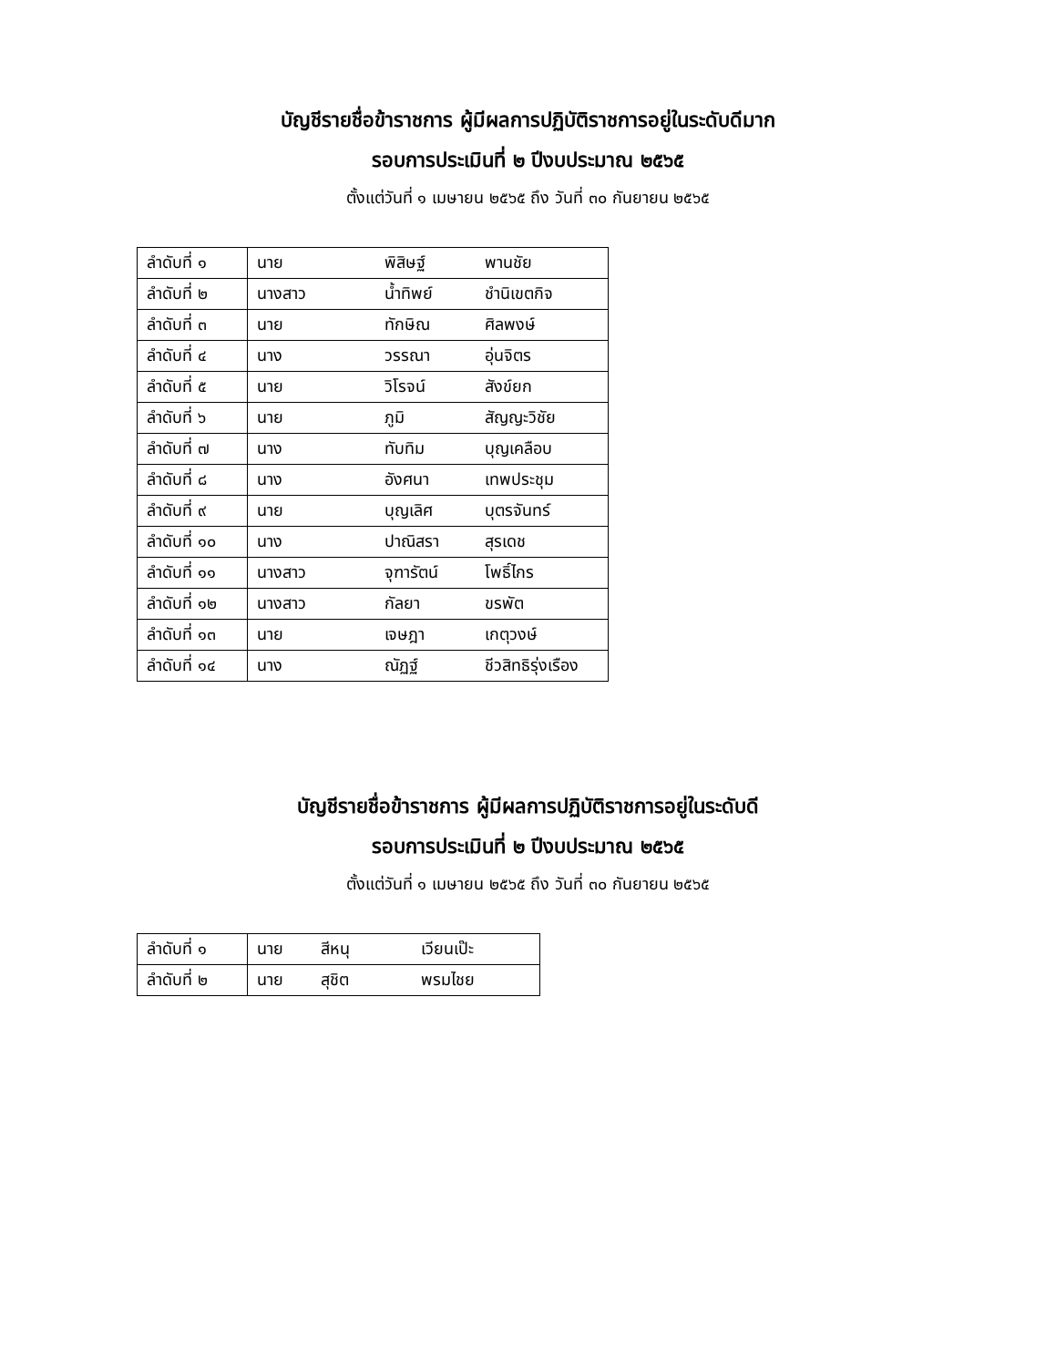บัญชีรายชื่อข้าราชการ ผู้มีผลการปฏิบัติราชการอยู่ในระดับดีมาก
รอบการประเมินที่ ๒ ปีงบประมาณ ๒๕๖๕
ตั้งแต่วันที่ ๑ เมษายน ๒๕๖๕ ถึง วันที่ ๓๐ กันยายน ๒๕๖๕
| ลำดับที่ ๑ | นาย | พิสิษฐ์ | พานชัย |
| ลำดับที่ ๒ | นางสาว | น้ำทิพย์ | ชำนิเขตกิจ |
| ลำดับที่ ๓ | นาย | ทักษิณ | ศิลพงษ์ |
| ลำดับที่ ๔ | นาง | วรรณา | อุ่นจิตร |
| ลำดับที่ ๕ | นาย | วิโรจน์ | สังข์ยก |
| ลำดับที่ ๖ | นาย | ภูมิ | สัญญะวิชัย |
| ลำดับที่ ๗ | นาง | ทับทิม | บุญเคลือบ |
| ลำดับที่ ๘ | นาง | อังศนา | เทพประชุม |
| ลำดับที่ ๙ | นาย | บุญเลิศ | บุตรจันทร์ |
| ลำดับที่ ๑๐ | นาง | ปาณิสรา | สุรเดช |
| ลำดับที่ ๑๑ | นางสาว | จุฑารัตน์ | โพธิ์ไกร |
| ลำดับที่ ๑๒ | นางสาว | กัลยา | ขรพัต |
| ลำดับที่ ๑๓ | นาย | เจษฎา | เกตุวงษ์ |
| ลำดับที่ ๑๔ | นาง | ณัฏฐ์ | ชีวสิทธิรุ่งเรือง |
บัญชีรายชื่อข้าราชการ ผู้มีผลการปฏิบัติราชการอยู่ในระดับดี
รอบการประเมินที่ ๒ ปีงบประมาณ ๒๕๖๕
ตั้งแต่วันที่ ๑ เมษายน ๒๕๖๕ ถึง วันที่ ๓๐ กันยายน ๒๕๖๕
| ลำดับที่ ๑ | นาย | สีหนุ | เวียนเป๊ะ |
| ลำดับที่ ๒ | นาย | สุชิต | พรมไชย |